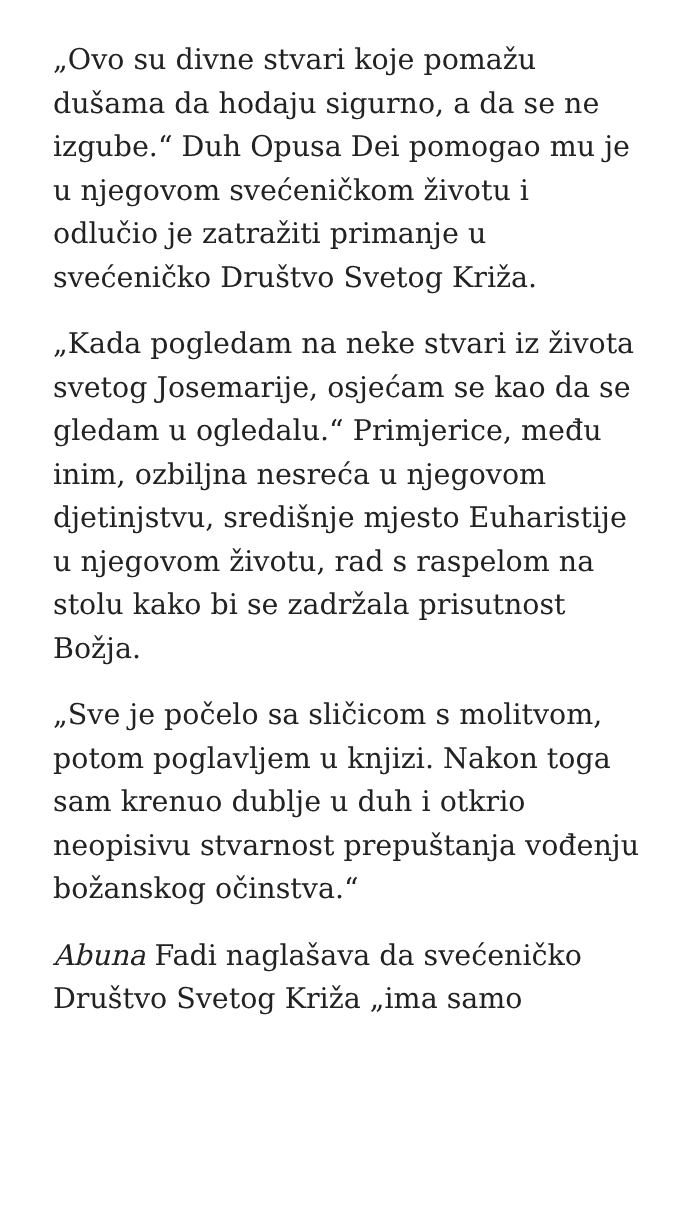„Ovo su divne stvari koje pomažu dušama da hodaju sigurno, a da se ne izgube.“ Duh Opusa Dei pomogao mu je u njegovom svećeničkom životu i odlučio je zatražiti primanje u svećeničko Društvo Svetog Križa.
„Kada pogledam na neke stvari iz života svetog Josemarije, osjećam se kao da se gledam u ogledalu.“ Primjerice, među inim, ozbiljna nesreća u njegovom djetinjstvu, središnje mjesto Euharistije u njegovom životu, rad s raspelom na stolu kako bi se zadržala prisutnost Božja.
„Sve je počelo sa sličicom s molitvom, potom poglavljem u knjizi. Nakon toga sam krenuo dublje u duh i otkrio neopisivu stvarnost prepuštanja vođenju božanskog očinstva.“
Abuna Fadi naglašava da svećeničko Društvo Svetog Križa „ima samo